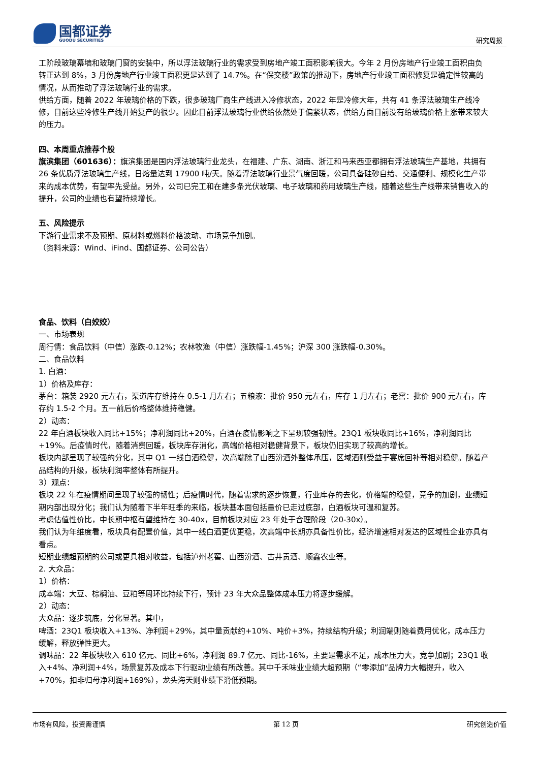国都证券
GUODU SECURITIES
研究周报
工阶段玻璃幕墙和玻璃门窗的安装中，所以浮法玻璃行业的需求受到房地产竣工面积影响很大。今年 2 月份房地产行业竣工面积由负转正达到 8%，3 月份房地产行业竣工面积更是达到了 14.7%。在“保交楼”政策的推动下，房地产行业竣工面积修复是确定性较高的情况，从而推动了浮法玻璃行业的需求。
供给方面，随着 2022 年玻璃价格的下跌，很多玻璃厂商生产线进入冷修状态，2022 年是冷修大年，共有 41 条浮法玻璃生产线冷修，目前这些冷修生产线开始复产的很少。因此目前浮法玻璃行业供给依然处于偏紧状态，供给方面目前没有给玻璃价格上涨带来较大的压力。
四、本周重点推荐个股
旗滨集团（601636）：旗滨集团是国内浮法玻璃行业龙头，在福建、广东、湖南、浙江和马来西亚都拥有浮法玻璃生产基地，共拥有 26 条优质浮法玻璃生产线，日熔量达到 17900 吨/天。随着浮法玻璃行业景气度回暖，公司具备硅砂自给、交通便利、规模化生产带来的成本优势，有望率先受益。另外，公司已完工和在建多条光伏玻璃、电子玻璃和药用玻璃生产线，随着这些生产线带来销售收入的提升，公司的业绩也有望持续增长。
五、风险提示
下游行业需求不及预期、原材料或燃料价格波动、市场竞争加剧。
（资料来源：Wind、iFind、国都证券、公司公告）
食品、饮料（白姣姣）
一、市场表现
周行情：食品饮料（中信）涨跌-0.12%；农林牧渔（中信）涨跌幅-1.45%；沪深 300 涨跌幅-0.30%。
二、食品饮料
1. 白酒：
1）价格及库存：
茅台：箱装 2920 元左右，渠道库存维持在 0.5-1 月左右；五粮液：批价 950 元左右，库存 1 月左右；老窖：批价 900 元左右，库存约 1.5-2 个月。五一前后价格整体维持稳健。
2）动态：
22 年白酒板块收入同比+15%；净利润同比+20%，白酒在疫情影响之下呈现较强韧性。23Q1 板块收同比+16%，净利润同比+19%。后疫情时代，随着消费回暖，板块库存消化，高端价格相对稳健背景下，板块仍旧实现了较高的增长。
板块内部呈现了较强的分化，其中 Q1 一线白酒稳健，次高端除了山西汾酒外整体承压，区域酒则受益于宴席回补等相对稳健。随着产品结构的升级，板块利润率整体有所提升。
3）观点：
板块 22 年在疫情期间呈现了较强的韧性；后疫情时代，随着需求的逐步恢复，行业库存的去化，价格端的稳健，竞争的加剧，业绩短期内部出现分化；我们认为随着下半年旺季的来临，板块基本面包括量价已走过底部，白酒板块可温和复苏。
考虑估值性价比，中长期中枢有望维持在 30-40x，目前板块对应 23 年处于合理阶段（20-30x）。
我们认为年维度看，板块具有配置价值，其中一线白酒更优更稳，次高端中长期亦具备性价比，经济增速相对发达的区域性企业亦具有看点。
短期业绩超预期的公司或更具相对收益，包括泸州老窖、山西汾酒、古井贡酒、顺鑫农业等。
2. 大众品：
1）价格：
成本端：大豆、棕榈油、豆粕等周环比持续下行，预计 23 年大众品整体成本压力将逐步缓解。
2）动态：
大众品：逐步筑底，分化显著。其中，
啤酒：23Q1 板块收入+13%、净利润+29%，其中量贡献约+10%、吨价+3%，持续结构升级；利润端则随着费用优化，成本压力缓解，释放弹性更大。
调味品：22 年板块收入 610 亿元、同比+6%，净利润 89.7 亿元、同比-16%，主要是需求不足，成本压力大，竞争加剧；23Q1 收入+4%、净利润+4%，场景复苏及成本下行驱动业绩有所改善。其中千禾味业业绩大超预期（“零添加”品牌力大幅提升，收入+70%，扣非归母净利润+169%），龙头海天则业绩下滑低预期。
市场有风险，投资需谨慎 第 12 页 研究创造价值